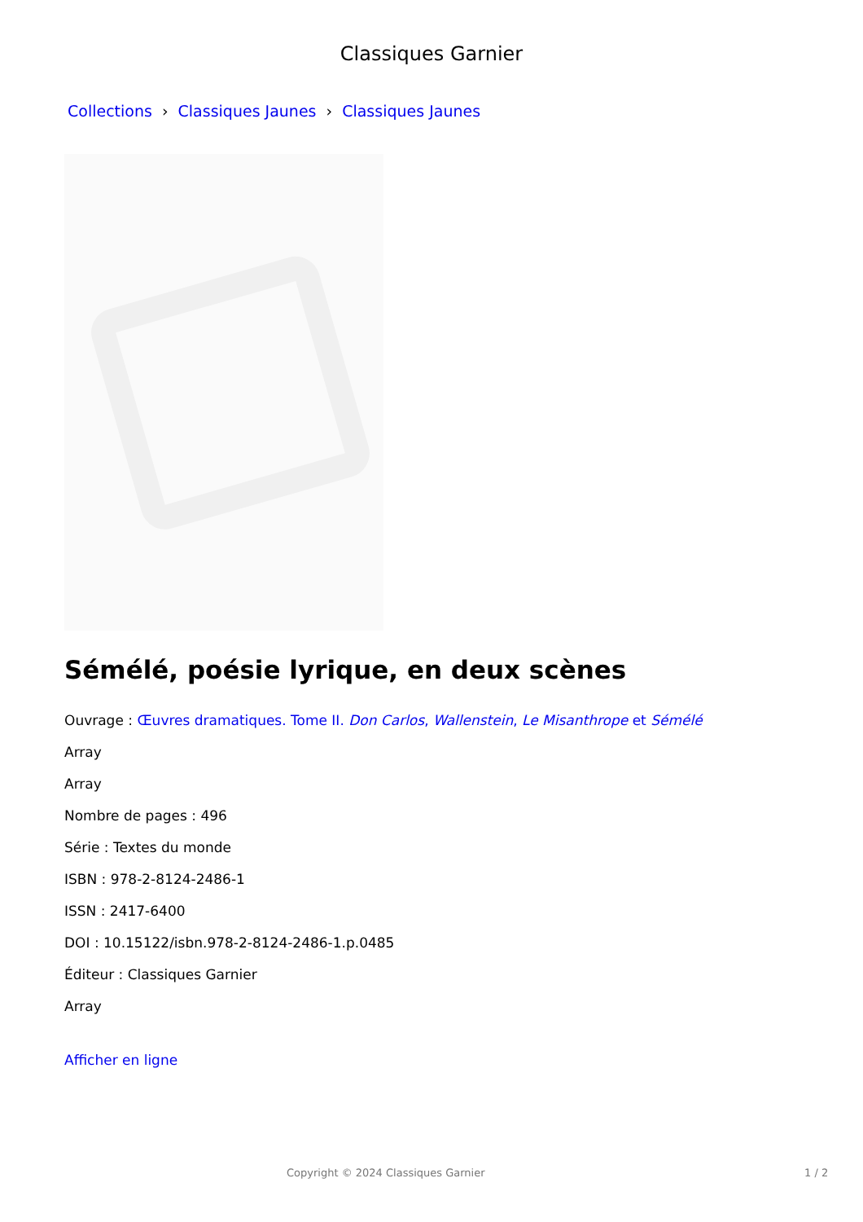Classiques Garnier
Collections › Classiques Jaunes › Classiques Jaunes
Sémélé, poésie lyrique, en deux scènes
Ouvrage : Œuvres dramatiques. Tome II. Don Carlos, Wallenstein, Le Misanthrope et Sémélé
Array
Array
Nombre de pages : 496
Série : Textes du monde
ISBN : 978-2-8124-2486-1
ISSN : 2417-6400
DOI : 10.15122/isbn.978-2-8124-2486-1.p.0485
Éditeur : Classiques Garnier
Array
Afficher en ligne
Copyright © 2024 Classiques Garnier 1 / 2